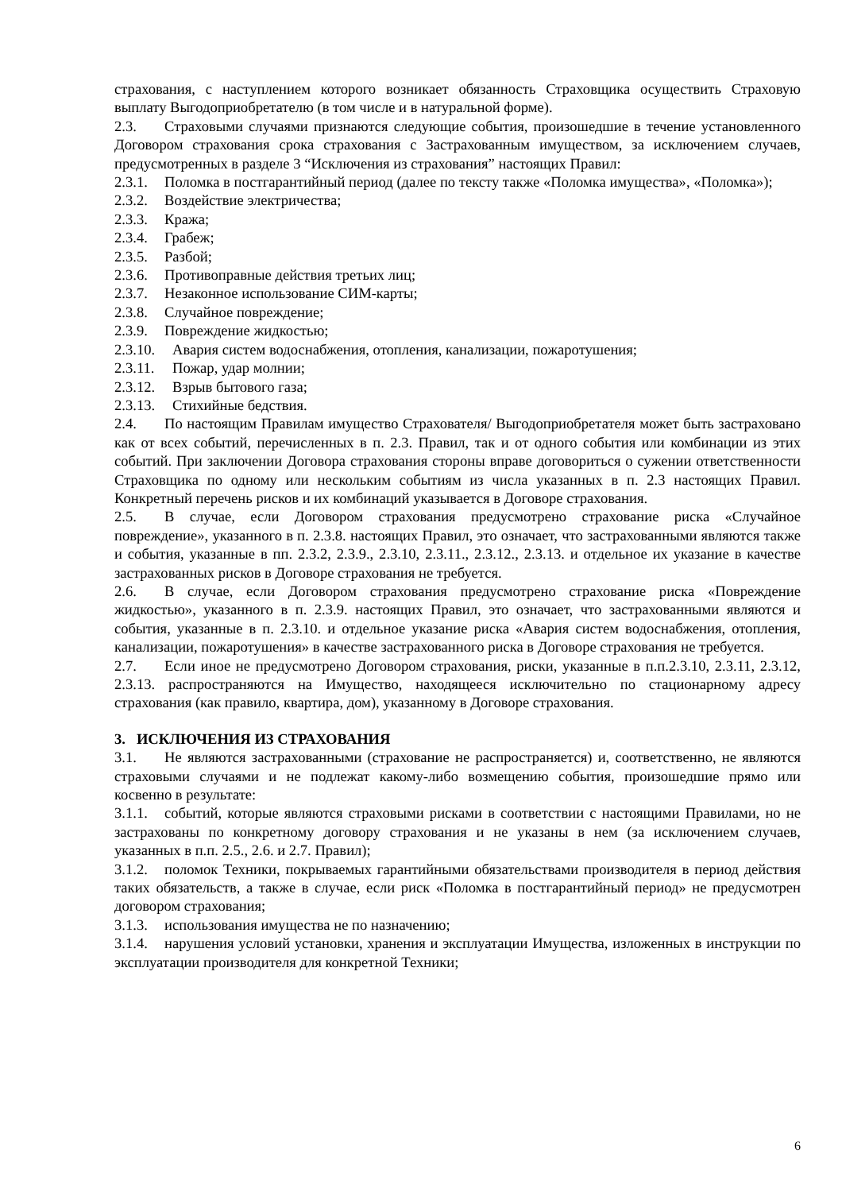страхования, с наступлением которого возникает обязанность Страховщика осуществить Страховую выплату Выгодоприобретателю (в том числе и в натуральной форме).
2.3. Страховыми случаями признаются следующие события, произошедшие в течение установленного Договором страхования срока страхования с Застрахованным имуществом, за исключением случаев, предусмотренных в разделе 3 “Исключения из страхования” настоящих Правил:
2.3.1. Поломка в постгарантийный период (далее по тексту также «Поломка имущества», «Поломка»);
2.3.2. Воздействие электричества;
2.3.3. Кража;
2.3.4. Грабеж;
2.3.5. Разбой;
2.3.6. Противоправные действия третьих лиц;
2.3.7. Незаконное использование СИМ-карты;
2.3.8. Случайное повреждение;
2.3.9. Повреждение жидкостью;
2.3.10. Авария систем водоснабжения, отопления, канализации, пожаротушения;
2.3.11. Пожар, удар молнии;
2.3.12. Взрыв бытового газа;
2.3.13. Стихийные бедствия.
2.4. По настоящим Правилам имущество Страхователя/ Выгодоприобретателя может быть застраховано как от всех событий, перечисленных в п. 2.3. Правил, так и от одного события или комбинации из этих событий. При заключении Договора страхования стороны вправе договориться о сужении ответственности Страховщика по одному или нескольким событиям из числа указанных в п. 2.3 настоящих Правил. Конкретный перечень рисков и их комбинаций указывается в Договоре страхования.
2.5. В случае, если Договором страхования предусмотрено страхование риска «Случайное повреждение», указанного в п. 2.3.8. настоящих Правил, это означает, что застрахованными являются также и события, указанные в пп. 2.3.2, 2.3.9., 2.3.10, 2.3.11., 2.3.12., 2.3.13. и отдельное их указание в качестве застрахованных рисков в Договоре страхования не требуется.
2.6. В случае, если Договором страхования предусмотрено страхование риска «Повреждение жидкостью», указанного в п. 2.3.9. настоящих Правил, это означает, что застрахованными являются и события, указанные в п. 2.3.10. и отдельное указание риска «Авария систем водоснабжения, отопления, канализации, пожаротушения» в качестве застрахованного риска в Договоре страхования не требуется.
2.7. Если иное не предусмотрено Договором страхования, риски, указанные в п.п.2.3.10, 2.3.11, 2.3.12, 2.3.13. распространяются на Имущество, находящееся исключительно по стационарному адресу страхования (как правило, квартира, дом), указанному в Договоре страхования.
3. ИСКЛЮЧЕНИЯ ИЗ СТРАХОВАНИЯ
3.1. Не являются застрахованными (страхование не распространяется) и, соответственно, не являются страховыми случаями и не подлежат какому-либо возмещению события, произошедшие прямо или косвенно в результате:
3.1.1. событий, которые являются страховыми рисками в соответствии с настоящими Правилами, но не застрахованы по конкретному договору страхования и не указаны в нем (за исключением случаев, указанных в п.п. 2.5., 2.6. и 2.7. Правил);
3.1.2. поломок Техники, покрываемых гарантийными обязательствами производителя в период действия таких обязательств, а также в случае, если риск «Поломка в постгарантийный период» не предусмотрен договором страхования;
3.1.3. использования имущества не по назначению;
3.1.4. нарушения условий установки, хранения и эксплуатации Имущества, изложенных в инструкции по эксплуатации производителя для конкретной Техники;
6